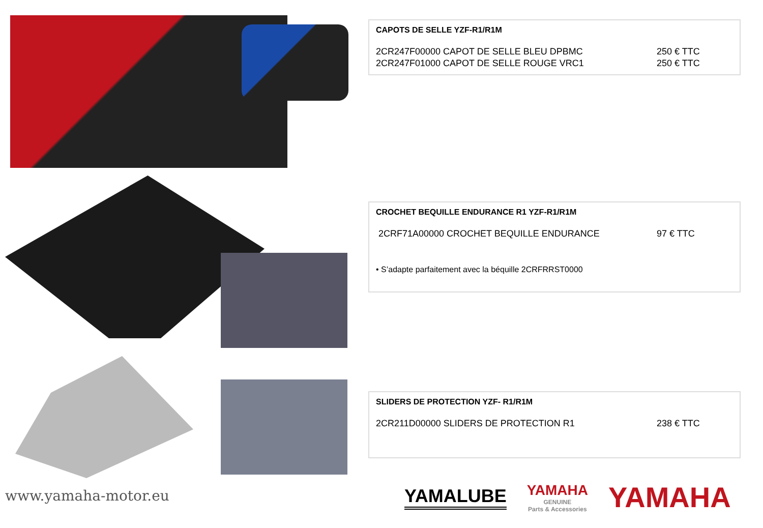CAPOTS DE SELLE YZF-R1/R1M
2CR247F00000 CAPOT DE SELLE BLEU DPBMC 250 € TTC
2CR247F01000 CAPOT DE SELLE ROUGE VRC1 250 € TTC
CROCHET BEQUILLE ENDURANCE R1 YZF-R1/R1M
2CRF71A00000 CROCHET BEQUILLE ENDURANCE 97 € TTC
• S’adapte parfaitement avec la béquille 2CRFRRST0000
SLIDERS DE PROTECTION YZF- R1/R1M
2CR211D00000 SLIDERS DE PROTECTION R1 238 € TTC
www.yamaha-motor.eu
YAMALUBE
YAMAHA
GENUINE
Parts & Accessories
YAMAHA